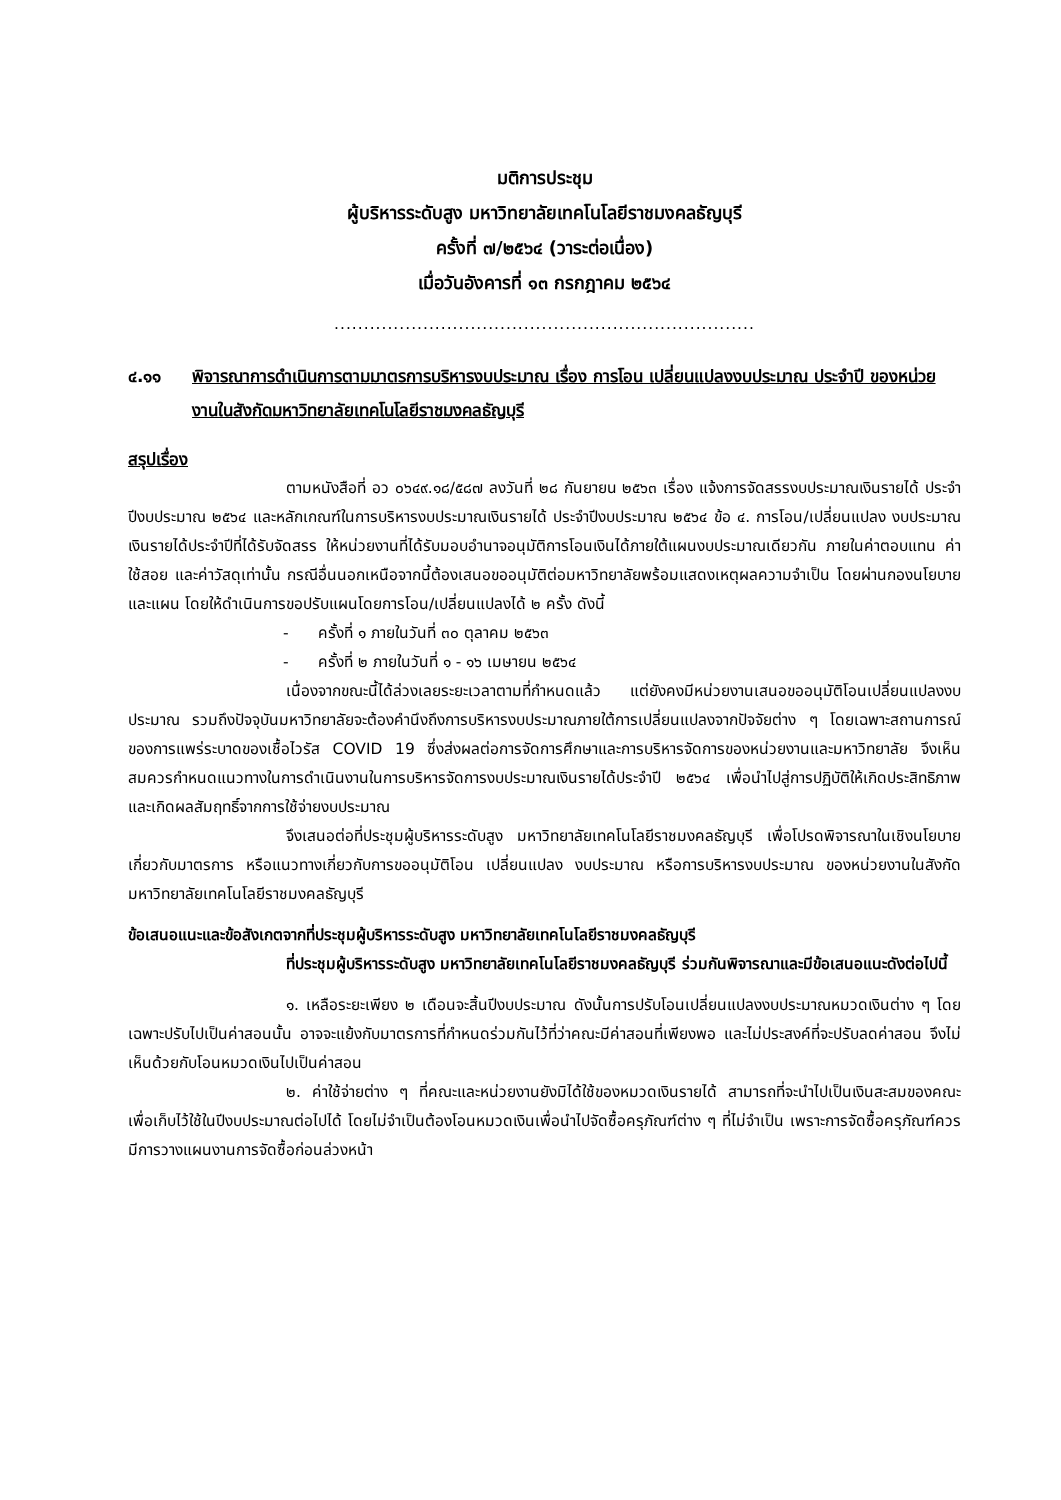มติการประชุม
ผู้บริหารระดับสูง มหาวิทยาลัยเทคโนโลยีราชมงคลธัญบุรี
ครั้งที่ ๗/๒๕๖๔ (วาระต่อเนื่อง)
เมื่อวันอังคารที่ ๑๓ กรกฎาคม ๒๕๖๔
.......................................................................
๔.๑๑ พิจารณาการดำเนินการตามมาตรการบริหารงบประมาณ เรื่อง การโอน เปลี่ยนแปลงงบประมาณ ประจำปี ของหน่วยงานในสังกัดมหาวิทยาลัยเทคโนโลยีราชมงคลธัญบุรี
สรุปเรื่อง
ตามหนังสือที่ อว ๐๖๔๙.๑๘/๕๘๗ ลงวันที่ ๒๘ กันยายน ๒๕๖๓ เรื่อง แจ้งการจัดสรรงบประมาณเงินรายได้ ประจำปีงบประมาณ ๒๕๖๔ และหลักเกณฑ์ในการบริหารงบประมาณเงินรายได้ ประจำปีงบประมาณ ๒๕๖๔ ข้อ ๔. การโอน/เปลี่ยนแปลง งบประมาณ เงินรายได้ประจำปีที่ได้รับจัดสรร ให้หน่วยงานที่ได้รับมอบอำนาจอนุมัติการโอนเงินได้ภายใต้แผนงบประมาณเดียวกัน ภายในค่าตอบแทน ค่าใช้สอย และค่าวัสดุเท่านั้น กรณีอื่นนอกเหนือจากนี้ต้องเสนอขออนุมัติต่อมหาวิทยาลัยพร้อมแสดงเหตุผลความจำเป็น โดยผ่านกองนโยบายและแผน โดยให้ดำเนินการขอปรับแผนโดยการโอน/เปลี่ยนแปลงได้ ๒ ครั้ง ดังนี้
- ครั้งที่ ๑ ภายในวันที่ ๓๐ ตุลาคม ๒๕๖๓
- ครั้งที่ ๒ ภายในวันที่ ๑ - ๑๖ เมษายน ๒๕๖๔
เนื่องจากขณะนี้ได้ล่วงเลยระยะเวลาตามที่กำหนดแล้ว แต่ยังคงมีหน่วยงานเสนอขออนุมัติโอนเปลี่ยนแปลงงบประมาณ รวมถึงปัจจุบันมหาวิทยาลัยจะต้องคำนึงถึงการบริหารงบประมาณภายใต้การเปลี่ยนแปลงจากปัจจัยต่าง ๆ โดยเฉพาะสถานการณ์ของการแพร่ระบาดของเชื้อไวรัส COVID 19 ซึ่งส่งผลต่อการจัดการศึกษาและการบริหารจัดการของหน่วยงานและมหาวิทยาลัย จึงเห็นสมควรกำหนดแนวทางในการดำเนินงานในการบริหารจัดการงบประมาณเงินรายได้ประจำปี ๒๕๖๔ เพื่อนำไปสู่การปฏิบัติให้เกิดประสิทธิภาพและเกิดผลสัมฤทธิ์จากการใช้จ่ายงบประมาณ
จึงเสนอต่อที่ประชุมผู้บริหารระดับสูง มหาวิทยาลัยเทคโนโลยีราชมงคลธัญบุรี เพื่อโปรดพิจารณาในเชิงนโยบายเกี่ยวกับมาตรการ หรือแนวทางเกี่ยวกับการขออนุมัติโอน เปลี่ยนแปลง งบประมาณ หรือการบริหารงบประมาณ ของหน่วยงานในสังกัดมหาวิทยาลัยเทคโนโลยีราชมงคลธัญบุรี
ข้อเสนอแนะและข้อสังเกตจากที่ประชุมผู้บริหารระดับสูง มหาวิทยาลัยเทคโนโลยีราชมงคลธัญบุรี
ที่ประชุมผู้บริหารระดับสูง มหาวิทยาลัยเทคโนโลยีราชมงคลธัญบุรี ร่วมกันพิจารณาและมีข้อเสนอแนะดังต่อไปนี้
๑. เหลือระยะเพียง ๒ เดือนจะสิ้นปีงบประมาณ ดังนั้นการปรับโอนเปลี่ยนแปลงงบประมาณหมวดเงินต่าง ๆ โดยเฉพาะปรับไปเป็นค่าสอนนั้น อาจจะแย้งกับมาตรการที่กำหนดร่วมกันไว้ที่ว่าคณะมีค่าสอนที่เพียงพอ และไม่ประสงค์ที่จะปรับลดค่าสอน จึงไม่เห็นด้วยกับโอนหมวดเงินไปเป็นค่าสอน
๒. ค่าใช้จ่ายต่าง ๆ ที่คณะและหน่วยงานยังมิได้ใช้ของหมวดเงินรายได้ สามารถที่จะนำไปเป็นเงินสะสมของคณะเพื่อเก็บไว้ใช้ในปีงบประมาณต่อไปได้ โดยไม่จำเป็นต้องโอนหมวดเงินเพื่อนำไปจัดซื้อครุภัณฑ์ต่าง ๆ ที่ไม่จำเป็น เพราะการจัดซื้อครุภัณฑ์ควรมีการวางแผนงานการจัดซื้อก่อนล่วงหน้า